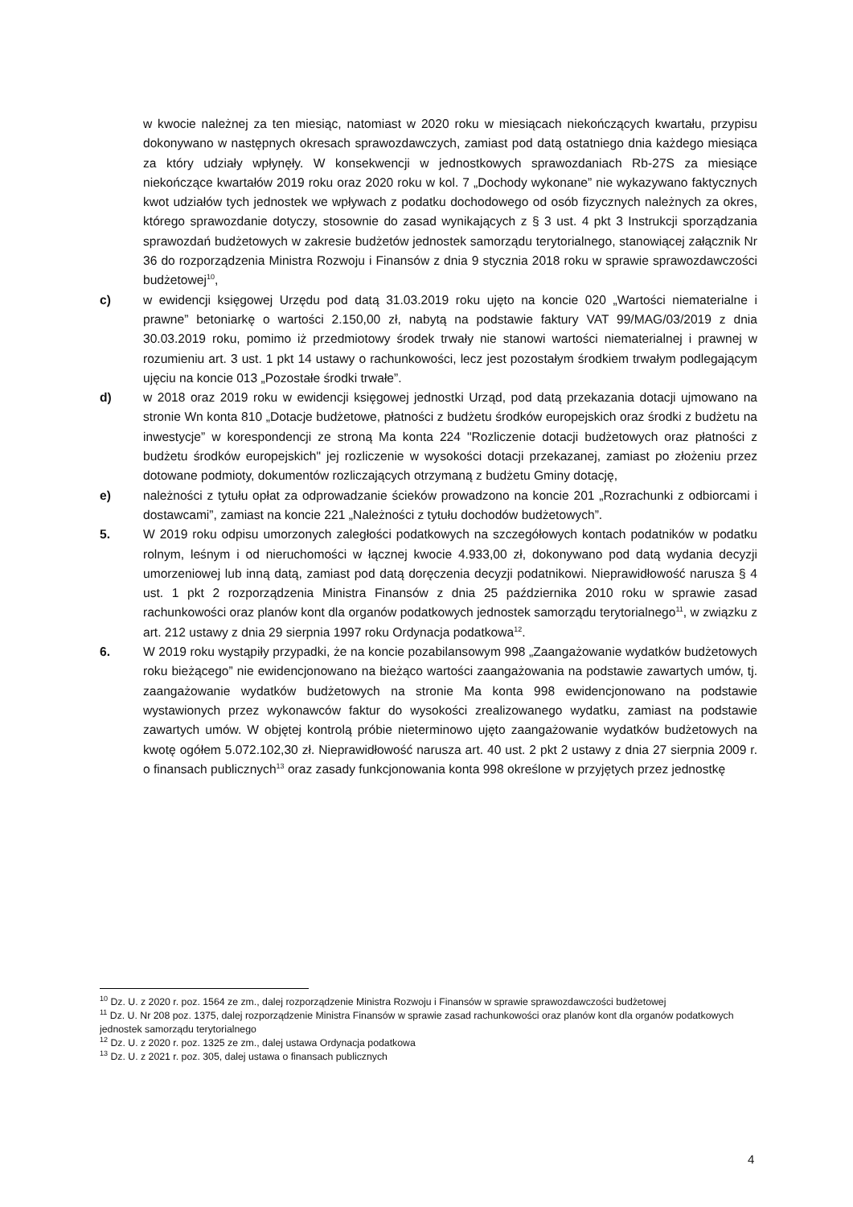w kwocie należnej za ten miesiąc, natomiast w 2020 roku w miesiącach niekończących kwartału, przypisu dokonywano w następnych okresach sprawozdawczych, zamiast pod datą ostatniego dnia każdego miesiąca za który udziały wpłynęły. W konsekwencji w jednostkowych sprawozdaniach Rb-27S za miesiące niekończące kwartałów 2019 roku oraz 2020 roku w kol. 7 „Dochody wykonane” nie wykazywano faktycznych kwot udziałów tych jednostek we wpływach z podatku dochodowego od osób fizycznych należnych za okres, którego sprawozdanie dotyczy, stosownie do zasad wynikających z § 3 ust. 4 pkt 3 Instrukcji sporządzania sprawozdań budżetowych w zakresie budżetów jednostek samorządu terytorialnego, stanowiącej załącznik Nr 36 do rozporządzenia Ministra Rozwoju i Finansów z dnia 9 stycznia 2018 roku w sprawie sprawozdawczości budżetowej<sup>10</sup>,
c) w ewidencji księgowej Urzędu pod datą 31.03.2019 roku ujęto na koncie 020 „Wartości niematerialne i prawne” betoniarkę o wartości 2.150,00 zł, nabytą na podstawie faktury VAT 99/MAG/03/2019 z dnia 30.03.2019 roku, pomimo iż przedmiotowy środek trwały nie stanowi wartości niematerialnej i prawnej w rozumieniu art. 3 ust. 1 pkt 14 ustawy o rachunkowości, lecz jest pozostałym środkiem trwałym podlegającym ujęciu na koncie 013 „Pozostałe środki trwałe”.
d) w 2018 oraz 2019 roku w ewidencji księgowej jednostki Urząd, pod datą przekazania dotacji ujmowano na stronie Wn konta 810 „Dotacje budżetowe, płatności z budżetu środków europejskich oraz środki z budżetu na inwestycje” w korespondencji ze stroną Ma konta 224 "Rozliczenie dotacji budżetowych oraz płatności z budżetu środków europejskich" jej rozliczenie w wysokości dotacji przekazanej, zamiast po złożeniu przez dotowane podmioty, dokumentów rozliczających otrzymaną z budżetu Gminy dotację,
e) należności z tytułu opłat za odprowadzanie ścieków prowadzono na koncie 201 „Rozrachunki z odbiorcami i dostawcami”, zamiast na koncie 221 „Należności z tytułu dochodów budżetowych”.
5. W 2019 roku odpisu umorzonych zaległości podatkowych na szczegółowych kontach podatników w podatku rolnym, leśnym i od nieruchomości w łącznej kwocie 4.933,00 zł, dokonywano pod datą wydania decyzji umorzeniowej lub inną datą, zamiast pod datą doręczenia decyzji podatnikowi. Nieprawidłowość narusza § 4 ust. 1 pkt 2 rozporządzenia Ministra Finansów z dnia 25 października 2010 roku w sprawie zasad rachunkowości oraz planów kont dla organów podatkowych jednostek samorządu terytorialnego<sup>11</sup>, w związku z art. 212 ustawy z dnia 29 sierpnia 1997 roku Ordynacja podatkowa<sup>12</sup>.
6. W 2019 roku wystąpiły przypadki, że na koncie pozabilansowym 998 „Zaangażowanie wydatków budżetowych roku bieżącego” nie ewidencjonowano na bieżąco wartości zaangażowania na podstawie zawartych umów, tj. zaangażowanie wydatków budżetowych na stronie Ma konta 998 ewidencjonowano na podstawie wystawionych przez wykonawców faktur do wysokości zrealizowanego wydatku, zamiast na podstawie zawartych umów. W objętej kontrolą próbie nieterminowo ujęto zaangażowanie wydatków budżetowych na kwotę ogółem 5.072.102,30 zł. Nieprawidłowość narusza art. 40 ust. 2 pkt 2 ustawy z dnia 27 sierpnia 2009 r. o finansach publicznych<sup>13</sup> oraz zasady funkcjonowania konta 998 określone w przyjętych przez jednostkę
<sup>10</sup> Dz. U. z 2020 r. poz. 1564 ze zm., dalej rozporządzenie Ministra Rozwoju i Finansów w sprawie sprawozdawczości budżetowej
<sup>11</sup> Dz. U. Nr 208 poz. 1375, dalej rozporządzenie Ministra Finansów w sprawie zasad rachunkowości oraz planów kont dla organów podatkowych jednostek samorządu terytorialnego
<sup>12</sup> Dz. U. z 2020 r. poz. 1325 ze zm., dalej ustawa Ordynacja podatkowa
<sup>13</sup> Dz. U. z 2021 r. poz. 305, dalej ustawa o finansach publicznych
4